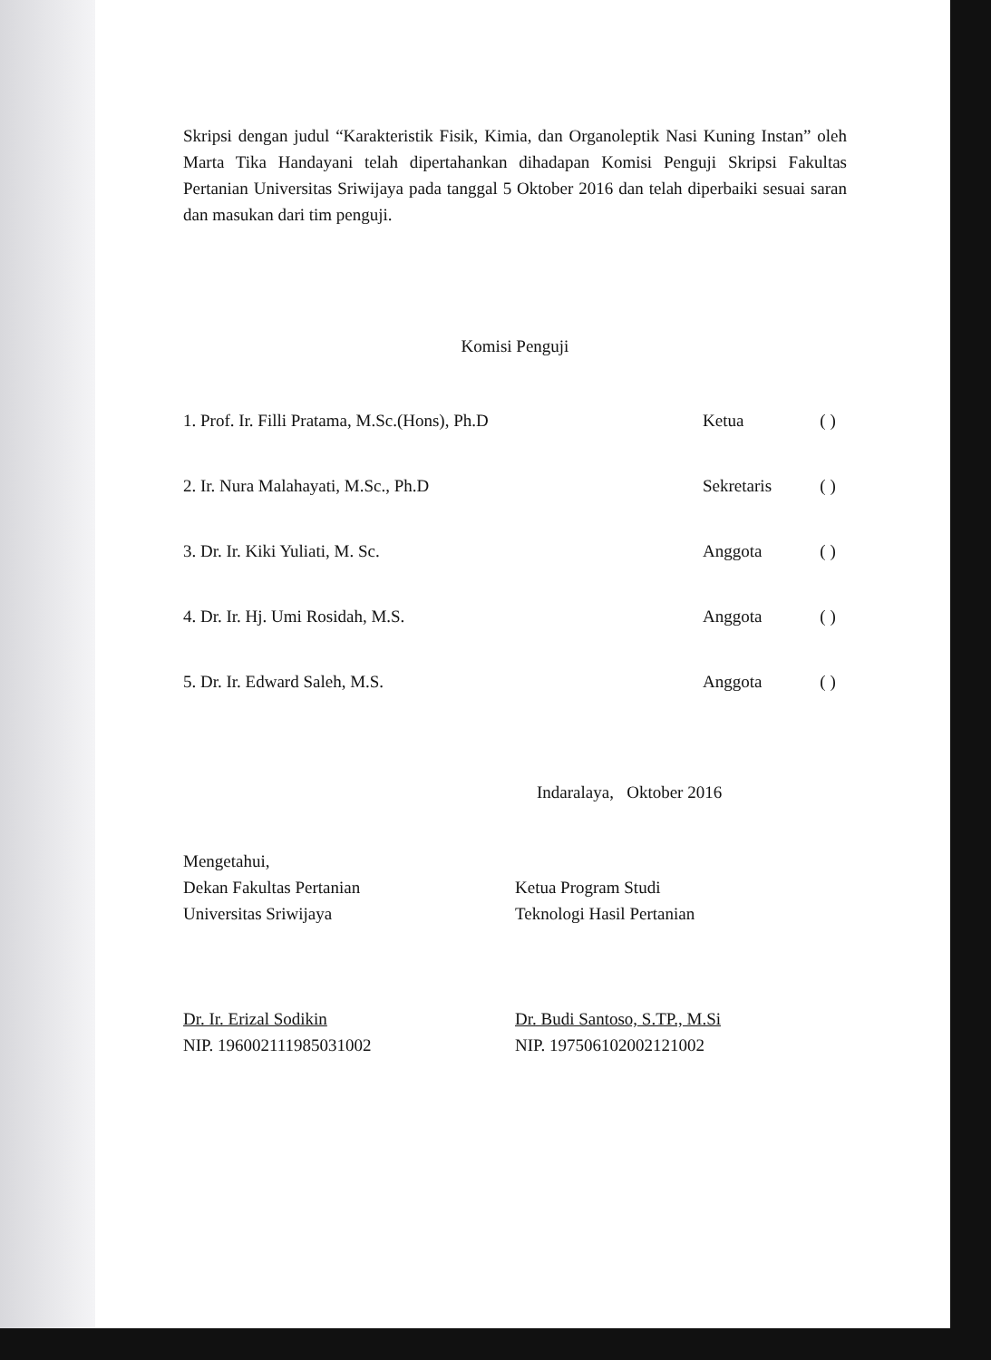Skripsi dengan judul “Karakteristik Fisik, Kimia, dan Organoleptik Nasi Kuning Instan” oleh Marta Tika Handayani telah dipertahankan dihadapan Komisi Penguji Skripsi Fakultas Pertanian Universitas Sriwijaya pada tanggal 5 Oktober 2016 dan telah diperbaiki sesuai saran dan masukan dari tim penguji.
Komisi Penguji
| 1. Prof. Ir. Filli Pratama, M.Sc.(Hons), Ph.D | Ketua | ( ) |
| 2. Ir. Nura Malahayati, M.Sc., Ph.D | Sekretaris | ( ) |
| 3. Dr. Ir. Kiki Yuliati, M. Sc. | Anggota | ( ) |
| 4. Dr. Ir. Hj. Umi Rosidah, M.S. | Anggota | ( ) |
| 5. Dr. Ir. Edward Saleh, M.S. | Anggota | ( ) |
Indaralaya, Oktober 2016
Mengetahui,
Dekan Fakultas Pertanian
Universitas Sriwijaya
Dr. Ir. Erizal Sodikin
NIP. 196002111985031002
Ketua Program Studi
Teknologi Hasil Pertanian
Dr. Budi Santoso, S.TP., M.Si
NIP. 197506102002121002